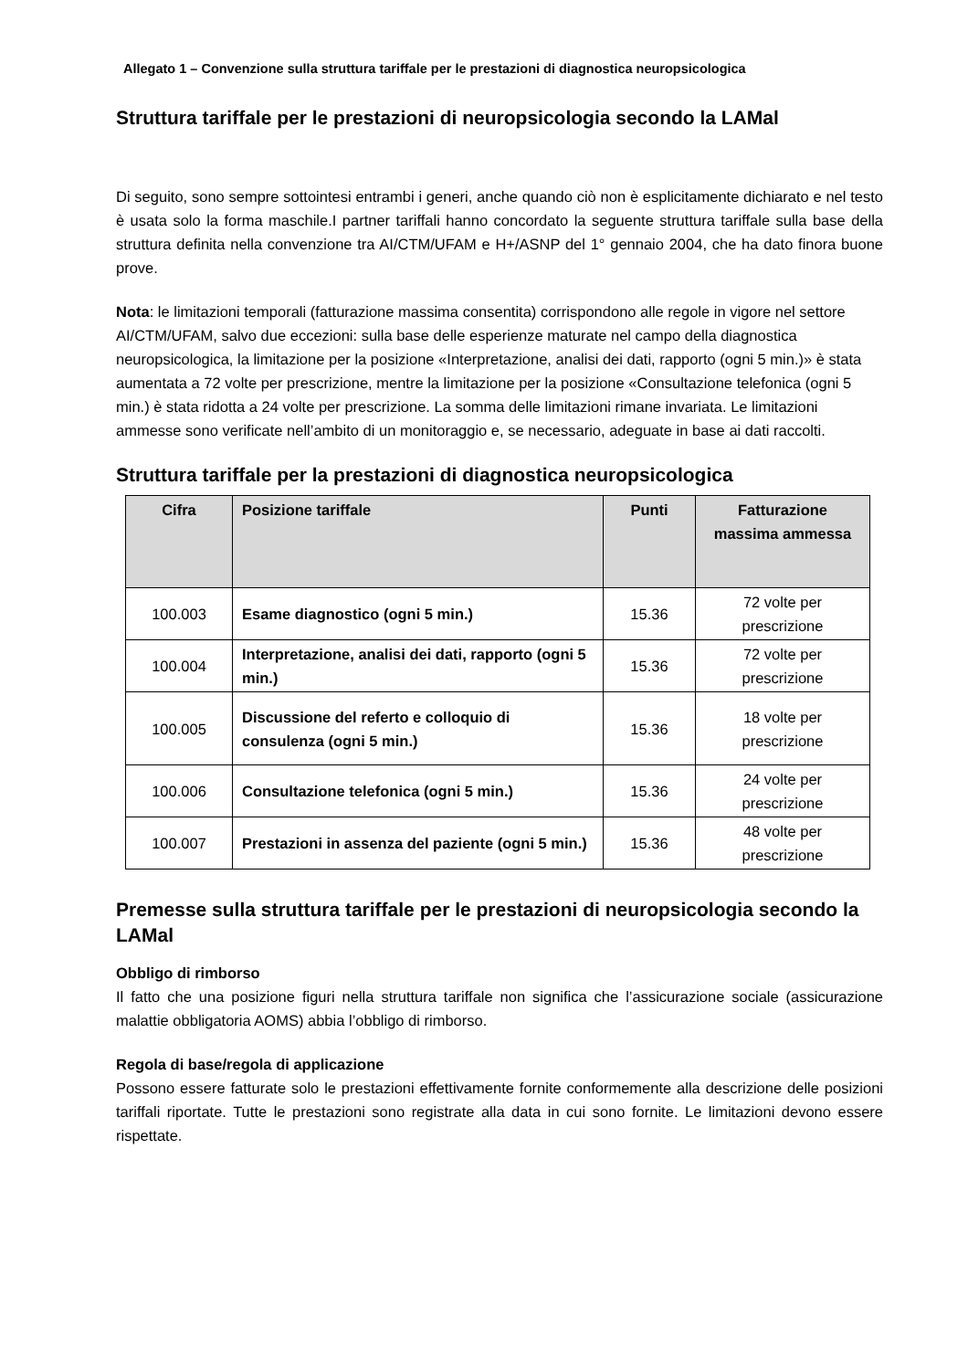Allegato 1 – Convenzione sulla struttura tariffale per le prestazioni di diagnostica neuropsicologica
Struttura tariffale per le prestazioni di neuropsicologia secondo la LAMal
Di seguito, sono sempre sottointesi entrambi i generi, anche quando ciò non è esplicitamente dichiarato e nel testo è usata solo la forma maschile.I partner tariffali hanno concordato la seguente struttura tariffale sulla base della struttura definita nella convenzione tra AI/CTM/UFAM e H+/ASNP del 1° gennaio 2004, che ha dato finora buone prove.
Nota: le limitazioni temporali (fatturazione massima consentita) corrispondono alle regole in vigore nel settore AI/CTM/UFAM, salvo due eccezioni: sulla base delle esperienze maturate nel campo della diagnostica neuropsicologica, la limitazione per la posizione «Interpretazione, analisi dei dati, rapporto (ogni 5 min.)» è stata aumentata a 72 volte per prescrizione, mentre la limitazione per la posizione «Consultazione telefonica (ogni 5 min.) è stata ridotta a 24 volte per prescrizione. La somma delle limitazioni rimane invariata. Le limitazioni ammesse sono verificate nell’ambito di un monitoraggio e, se necessario, adeguate in base ai dati raccolti.
Struttura tariffale per la prestazioni di diagnostica neuropsicologica
| Cifra | Posizione tariffale | Punti | Fatturazione massima ammessa |
| --- | --- | --- | --- |
| 100.003 | Esame diagnostico (ogni 5 min.) | 15.36 | 72 volte per prescrizione |
| 100.004 | Interpretazione, analisi dei dati, rapporto (ogni 5 min.) | 15.36 | 72 volte per prescrizione |
| 100.005 | Discussione del referto e colloquio di consulenza (ogni 5 min.) | 15.36 | 18 volte per prescrizione |
| 100.006 | Consultazione telefonica (ogni 5 min.) | 15.36 | 24 volte per prescrizione |
| 100.007 | Prestazioni in assenza del paziente (ogni 5 min.) | 15.36 | 48 volte per prescrizione |
Premesse sulla struttura tariffale per le prestazioni di neuropsicologia secondo la LAMal
Obbligo di rimborso
Il fatto che una posizione figuri nella struttura tariffale non significa che l’assicurazione sociale (assicurazione malattie obbligatoria AOMS) abbia l’obbligo di rimborso.
Regola di base/regola di applicazione
Possono essere fatturate solo le prestazioni effettivamente fornite conformemente alla descrizione delle posizioni tariffali riportate. Tutte le prestazioni sono registrate alla data in cui sono fornite. Le limitazioni devono essere rispettate.